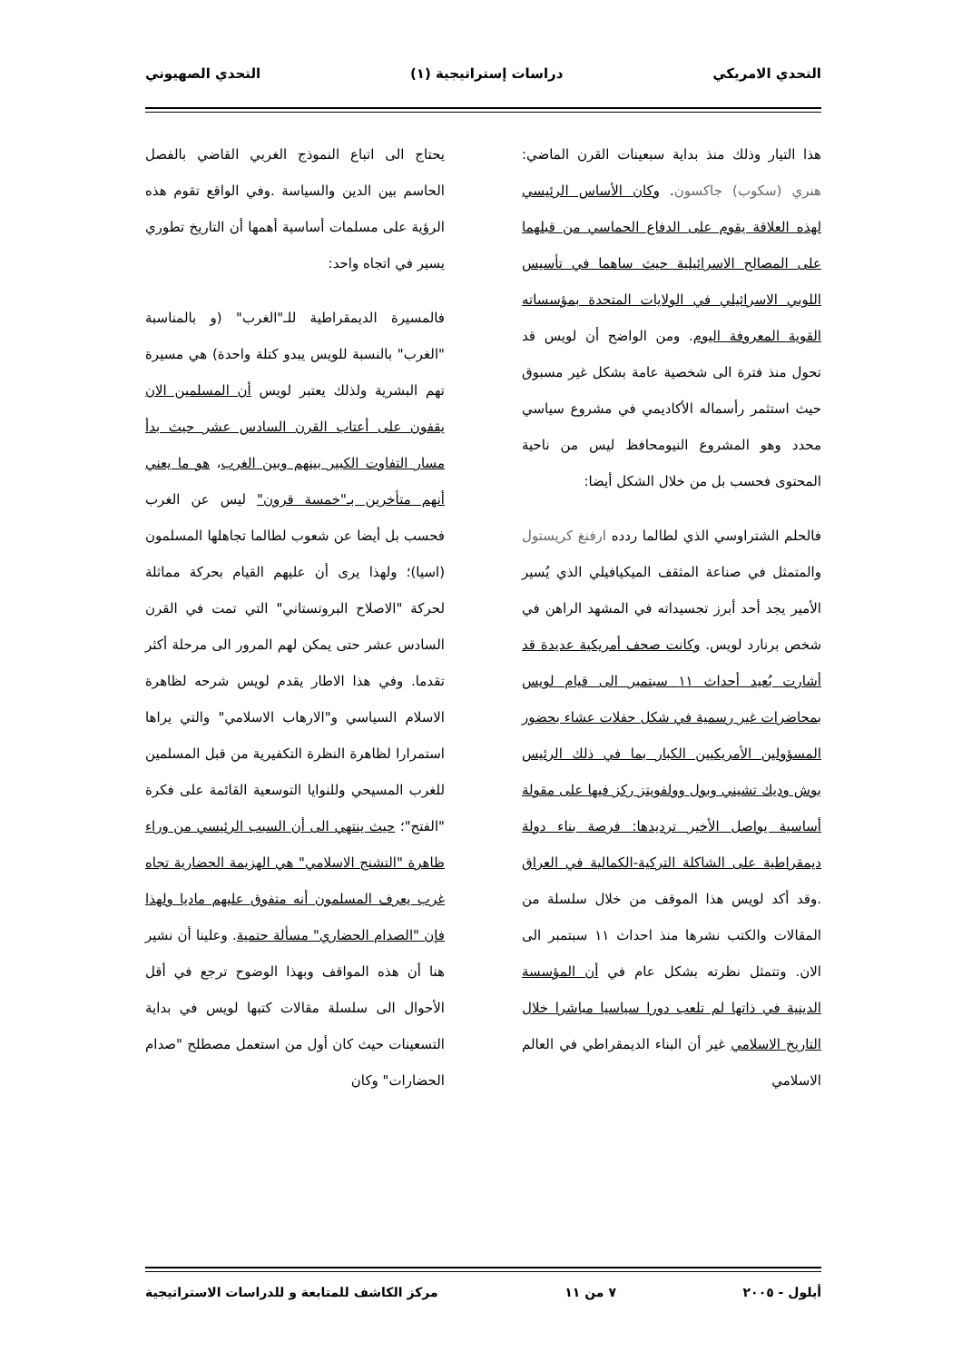التحدي الامريكي دراسات إستراتيجية (١) التحدي الصهيوني
هذا التيار وذلك منذ بداية سبعينات القرن الماضي: هنري (سكوب) جاكسون. وكان الأساس الرئيسي لهذه العلاقة يقوم على الدفاع الحماسي من قبلهما على المصالح الاسرائيلية حيث ساهما في تأسيس اللوبي الاسرائيلي في الولايات المتحدة بمؤسساته القوية المعروفة اليوم. ومن الواضح أن لويس قد تحول منذ فترة الى شخصية عامة بشكل غير مسبوق حيث استثمر رأسماله الأكاديمي في مشروع سياسي محدد وهو المشروع النيومحافظ ليس من ناحية المحتوى فحسب بل من خلال الشكل أيضا:
فالحلم الشتراوسي الذي لطالما ردده ارفنغ كريستول والمتمثل في صناعة المثقف الميكيافيلي الذي يُسير الأمير يجد أحد أبرز تجسيداته في المشهد الراهن في شخص برنارد لويس. وكانت صحف أمريكية عديدة قد أشارت بُعيد أحداث ١١ سبتمبر الى قيام لويس بمحاضرات غير رسمية في شكل حفلات عشاء بحضور المسؤولين الأمريكيين الكبار بما في ذلك الرئيس بوش وديك تشيني وبول وولفويتز ركز فيها على مقولة أساسية يواصل الأخير ترديدها: فرصة بناء دولة ديمقراطية على الشاكلة التركية-الكمالية في العراق .وقد أكد لويس هذا الموقف من خلال سلسلة من المقالات والكتب نشرها منذ احداث ١١ سبتمبر الى الان. وتتمثل نظرته بشكل عام في أن المؤسسة الدينية في ذاتها لم تلعب دورا سياسيا مباشرا خلال التاريخ الاسلامي غير أن البناء الديمقراطي في العالم الاسلامي
يحتاج الى اتباع النموذج الغربي القاضي بالفصل الحاسم بين الدين والسياسة .وفي الواقع تقوم هذه الرؤية على مسلمات أساسية أهمها أن التاريخ تطوري يسير في اتجاه واحد:
فالمسيرة الديمقراطية للـ"الغرب" (و بالمناسبة "الغرب" بالنسبة للويس يبدو كتلة واحدة) هي مسيرة تهم البشرية ولذلك يعتبر لويس أن المسلمين الان يقفون على أعتاب القرن السادس عشر حيث بدأ مسار التفاوت الكبير بينهم وبين الغرب، هو ما يعني أنهم متأخرين بـ"خمسة قرون" ليس عن الغرب فحسب بل أيضا عن شعوب لطالما تجاهلها المسلمون (اسيا)؛ ولهذا يرى أن عليهم القيام بحركة مماثلة لحركة "الاصلاح البروتستاني" التي تمت في القرن السادس عشر حتى يمكن لهم المرور الى مرحلة أكثر تقدما. وفي هذا الاطار يقدم لويس شرحه لظاهرة الاسلام السياسي و"الارهاب الاسلامي" والتي يراها استمرارا لظاهرة النظرة التكفيرية من قبل المسلمين للغرب المسيحي وللنوايا التوسعية القائمة على فكرة "الفتح"؛ حيث ينتهي الى أن السبب الرئيسي من وراء ظاهرة "التشنج الاسلامي" هي الهزيمة الحضارية تجاه غرب يعرف المسلمون أنه متفوق عليهم ماديا ولهذا فإن "الصدام الحضاري" مسألة حتمية. وعلينا أن نشير هنا أن هذه المواقف وبهذا الوضوح ترجع في أقل الأحوال الى سلسلة مقالات كتبها لويس في بداية التسعينات حيث كان أول من استعمل مصطلح "صدام الحضارات" وكان
أيلول - ٢٠٠٥ ٧ من ١١ مركز الكاشف للمتابعة و للدراسات الاستراتيجية